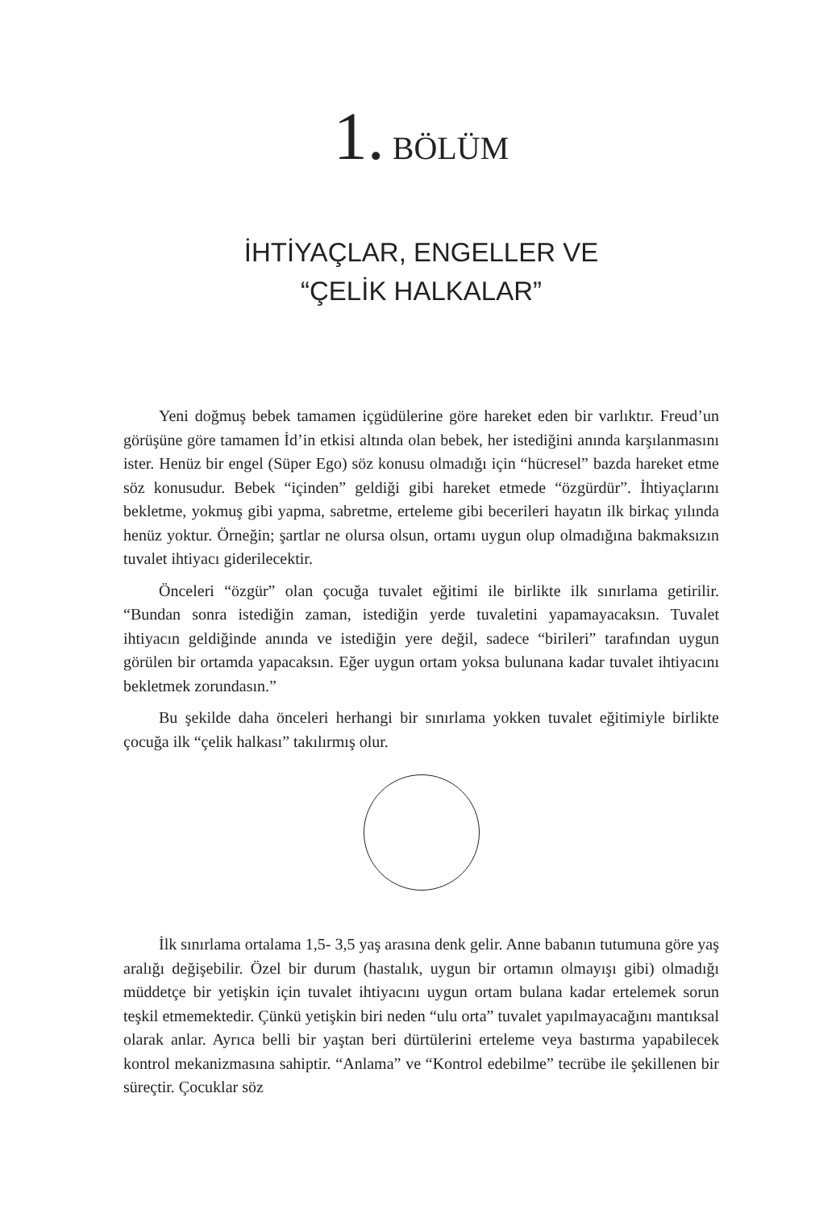1. BÖLÜM
İHTİYAÇLAR, ENGELLER VE
“ÇELİK HALKALAR”
Yeni doğmuş bebek tamamen içgüdülerine göre hareket eden bir varlıktır. Freud’un görüşüne göre tamamen İd’in etkisi altında olan bebek, her istediğini anında karşılanmasını ister. Henüz bir engel (Süper Ego) söz konusu olmadığı için “hücresel” bazda hareket etme söz konusudur. Bebek “içinden” geldiği gibi hareket etmede “özgürdür”. İhtiyaçlarını bekletme, yokmuş gibi yapma, sabretme, erteleme gibi becerileri hayatın ilk birkaç yılında henüz yoktur. Örneğin; şartlar ne olursa olsun, ortamı uygun olup olmadığına bakmaksızın tuvalet ihtiyacı giderilecektir.
Önceleri “özgür” olan çocuğa tuvalet eğitimi ile birlikte ilk sınırlama getirilir. “Bundan sonra istediğin zaman, istediğin yerde tuvaletini yapamayacaksın. Tuvalet ihtiyacın geldiğinde anında ve istediğin yere değil, sadece “birileri” tarafından uygun görülen bir ortamda yapacaksın. Eğer uygun ortam yoksa bulunana kadar tuvalet ihtiyacını bekletmek zorundasın.”
Bu şekilde daha önceleri herhangi bir sınırlama yokken tuvalet eğitimiyle birlikte çocuğa ilk “çelik halkası” takılırmış olur.
İlk sınırlama ortalama 1,5- 3,5 yaş arasına denk gelir. Anne babanın tutumuna göre yaş aralığı değişebilir. Özel bir durum (hastalık, uygun bir ortamın olmayışı gibi) olmadığı müddetçe bir yetişkin için tuvalet ihtiyacını uygun ortam bulana kadar ertelemek sorun teşkil etmemektedir. Çünkü yetişkin biri neden “ulu orta” tuvalet yapılmayacağını mantıksal olarak anlar. Ayrıca belli bir yaştan beri dürtülerini erteleme veya bastırma yapabilecek kontrol mekanizmasına sahiptir. “Anlama” ve “Kontrol edebilme” tecrübe ile şekillenen bir süreçtir. Çocuklar söz